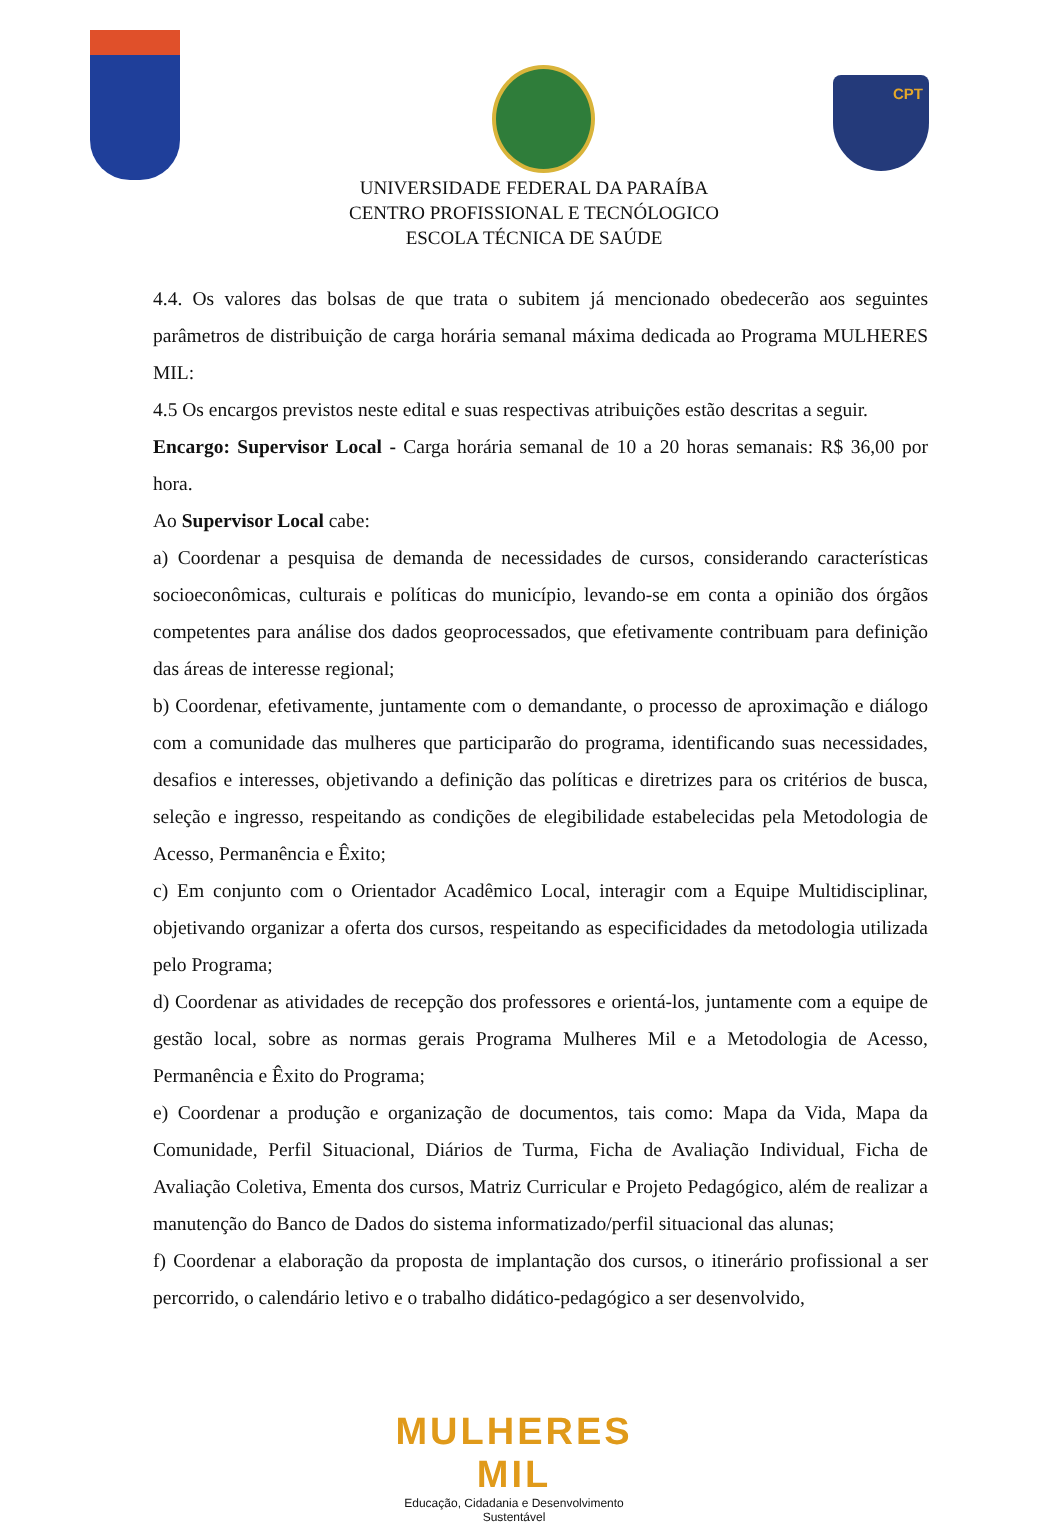CPT
UNIVERSIDADE FEDERAL DA PARAÍBA
CENTRO PROFISSIONAL E TECNÓLOGICO
ESCOLA TÉCNICA DE SAÚDE
4.4. Os valores das bolsas de que trata o subitem já mencionado obedecerão aos seguintes parâmetros de distribuição de carga horária semanal máxima dedicada ao Programa MULHERES MIL:
4.5 Os encargos previstos neste edital e suas respectivas atribuições estão descritas a seguir.
Encargo: Supervisor Local - Carga horária semanal de 10 a 20 horas semanais: R$ 36,00 por hora.
Ao Supervisor Local cabe:
a) Coordenar a pesquisa de demanda de necessidades de cursos, considerando características socioeconômicas, culturais e políticas do município, levando-se em conta a opinião dos órgãos competentes para análise dos dados geoprocessados, que efetivamente contribuam para definição das áreas de interesse regional;
b) Coordenar, efetivamente, juntamente com o demandante, o processo de aproximação e diálogo com a comunidade das mulheres que participarão do programa, identificando suas necessidades, desafios e interesses, objetivando a definição das políticas e diretrizes para os critérios de busca, seleção e ingresso, respeitando as condições de elegibilidade estabelecidas pela Metodologia de Acesso, Permanência e Êxito;
c) Em conjunto com o Orientador Acadêmico Local, interagir com a Equipe Multidisciplinar, objetivando organizar a oferta dos cursos, respeitando as especificidades da metodologia utilizada pelo Programa;
d) Coordenar as atividades de recepção dos professores e orientá-los, juntamente com a equipe de gestão local, sobre as normas gerais Programa Mulheres Mil e a Metodologia de Acesso, Permanência e Êxito do Programa;
e) Coordenar a produção e organização de documentos, tais como: Mapa da Vida, Mapa da Comunidade, Perfil Situacional, Diários de Turma, Ficha de Avaliação Individual, Ficha de Avaliação Coletiva, Ementa dos cursos, Matriz Curricular e Projeto Pedagógico, além de realizar a manutenção do Banco de Dados do sistema informatizado/perfil situacional das alunas;
f) Coordenar a elaboração da proposta de implantação dos cursos, o itinerário profissional a ser percorrido, o calendário letivo e o trabalho didático-pedagógico a ser desenvolvido,
MULHERES MIL
Educação, Cidadania e Desenvolvimento Sustentável